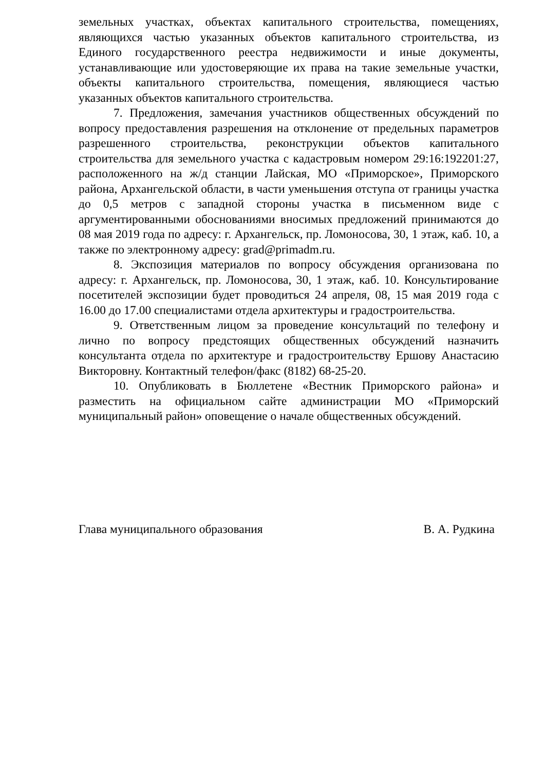земельных участках, объектах капитального строительства, помещениях, являющихся частью указанных объектов капитального строительства, из Единого государственного реестра недвижимости и иные документы, устанавливающие или удостоверяющие их права на такие земельные участки, объекты капитального строительства, помещения, являющиеся частью указанных объектов капитального строительства.
7. Предложения, замечания участников общественных обсуждений по вопросу предоставления разрешения на отклонение от предельных параметров разрешенного строительства, реконструкции объектов капитального строительства для земельного участка с кадастровым номером 29:16:192201:27, расположенного на ж/д станции Лайская, МО «Приморское», Приморского района, Архангельской области, в части уменьшения отступа от границы участка до 0,5 метров с западной стороны участка в письменном виде с аргументированными обоснованиями вносимых предложений принимаются до 08 мая 2019 года по адресу: г. Архангельск, пр. Ломоносова, 30, 1 этаж, каб. 10, а также по электронному адресу: grad@primadm.ru.
8. Экспозиция материалов по вопросу обсуждения организована по адресу: г. Архангельск, пр. Ломоносова, 30, 1 этаж, каб. 10. Консультирование посетителей экспозиции будет проводиться 24 апреля, 08, 15 мая 2019 года с 16.00 до 17.00 специалистами отдела архитектуры и градостроительства.
9. Ответственным лицом за проведение консультаций по телефону и лично по вопросу предстоящих общественных обсуждений назначить консультанта отдела по архитектуре и градостроительству Ершову Анастасию Викторовну. Контактный телефон/факс (8182) 68-25-20.
10. Опубликовать в Бюллетене «Вестник Приморского района» и разместить на официальном сайте администрации МО «Приморский муниципальный район» оповещение о начале общественных обсуждений.
Глава муниципального образования В. А. Рудкина